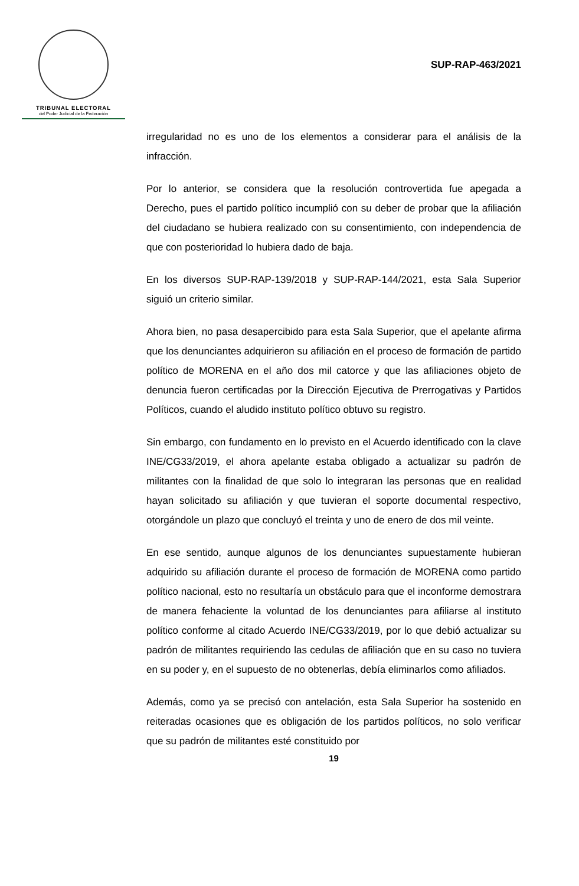TRIBUNAL ELECTORAL
del Poder Judicial de la Federación
SUP-RAP-463/2021
irregularidad no es uno de los elementos a considerar para el análisis de la infracción.
Por lo anterior, se considera que la resolución controvertida fue apegada a Derecho, pues el partido político incumplió con su deber de probar que la afiliación del ciudadano se hubiera realizado con su consentimiento, con independencia de que con posterioridad lo hubiera dado de baja.
En los diversos SUP-RAP-139/2018 y SUP-RAP-144/2021, esta Sala Superior siguió un criterio similar.
Ahora bien, no pasa desapercibido para esta Sala Superior, que el apelante afirma que los denunciantes adquirieron su afiliación en el proceso de formación de partido político de MORENA en el año dos mil catorce y que las afiliaciones objeto de denuncia fueron certificadas por la Dirección Ejecutiva de Prerrogativas y Partidos Políticos, cuando el aludido instituto político obtuvo su registro.
Sin embargo, con fundamento en lo previsto en el Acuerdo identificado con la clave INE/CG33/2019, el ahora apelante estaba obligado a actualizar su padrón de militantes con la finalidad de que solo lo integraran las personas que en realidad hayan solicitado su afiliación y que tuvieran el soporte documental respectivo, otorgándole un plazo que concluyó el treinta y uno de enero de dos mil veinte.
En ese sentido, aunque algunos de los denunciantes supuestamente hubieran adquirido su afiliación durante el proceso de formación de MORENA como partido político nacional, esto no resultaría un obstáculo para que el inconforme demostrara de manera fehaciente la voluntad de los denunciantes para afiliarse al instituto político conforme al citado Acuerdo INE/CG33/2019, por lo que debió actualizar su padrón de militantes requiriendo las cedulas de afiliación que en su caso no tuviera en su poder y, en el supuesto de no obtenerlas, debía eliminarlos como afiliados.
Además, como ya se precisó con antelación, esta Sala Superior ha sostenido en reiteradas ocasiones que es obligación de los partidos políticos, no solo verificar que su padrón de militantes esté constituido por
19